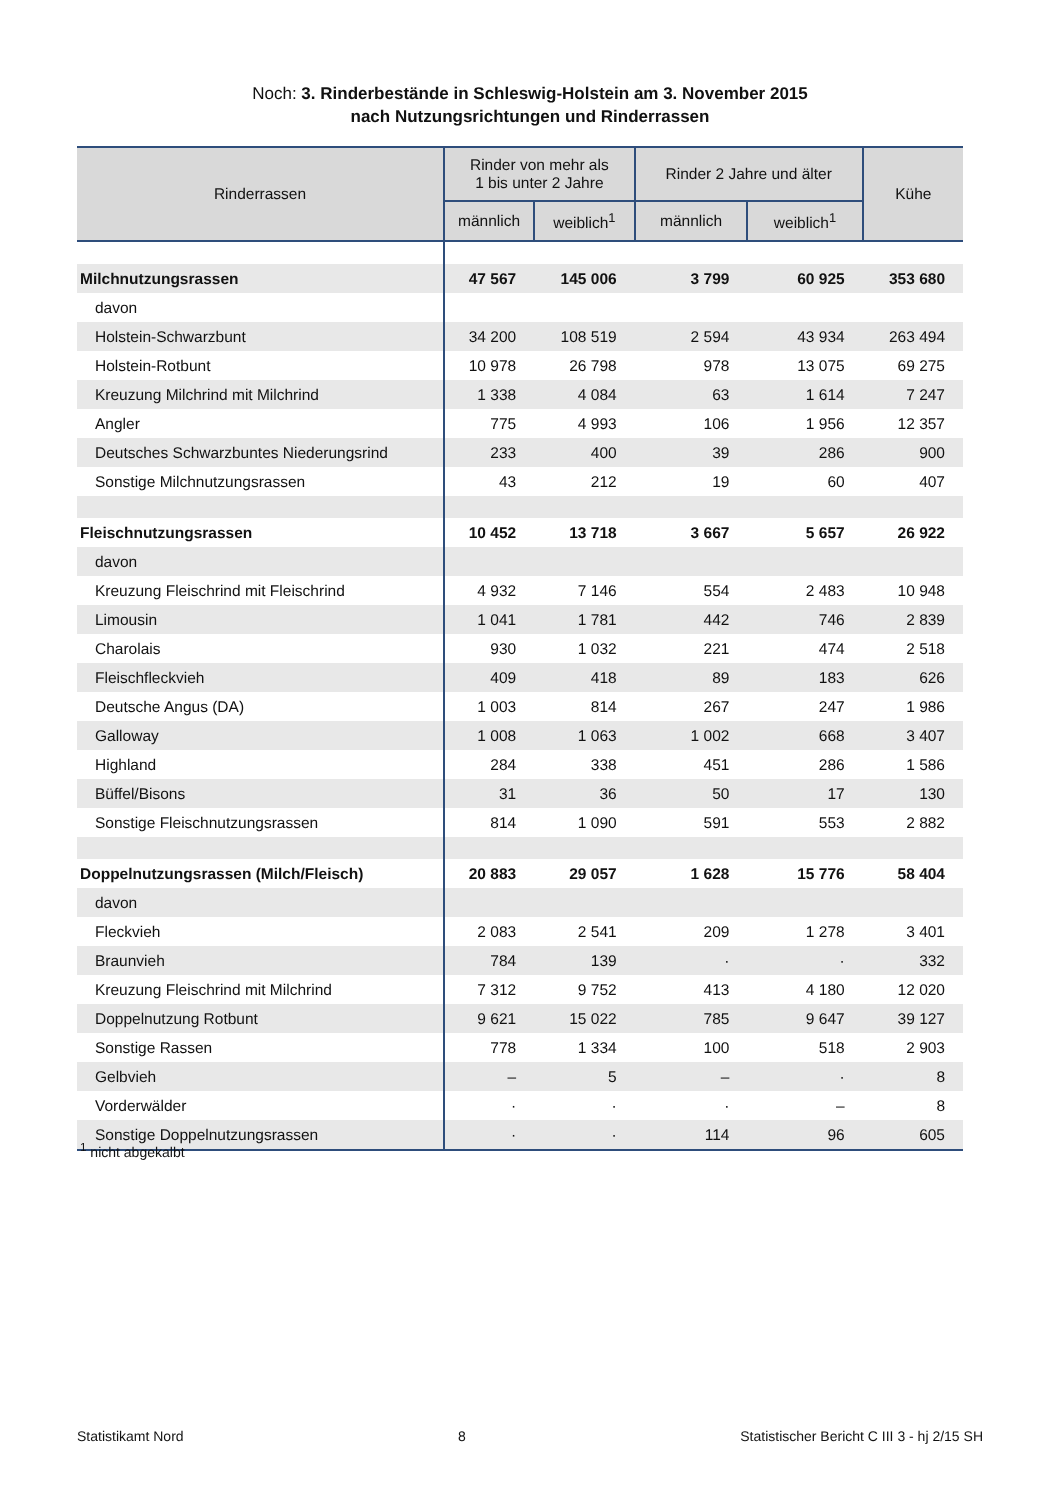Noch: 3. Rinderbestände in Schleswig-Holstein am 3. November 2015
nach Nutzungsrichtungen und Rinderrassen
| Rinderrassen | Rinder von mehr als 1 bis unter 2 Jahre | | Rinder 2 Jahre und älter | | Kühe |
| --- | --- | --- | --- | --- | --- |
| | männlich | weiblich<sup>1</sup> | männlich | weiblich<sup>1</sup> | |
| Milchnutzungsrassen | 47 567 | 145 006 | 3 799 | 60 925 | 353 680 |
| davon | | | | | |
| Holstein-Schwarzbunt | 34 200 | 108 519 | 2 594 | 43 934 | 263 494 |
| Holstein-Rotbunt | 10 978 | 26 798 | 978 | 13 075 | 69 275 |
| Kreuzung Milchrind mit Milchrind | 1 338 | 4 084 | 63 | 1 614 | 7 247 |
| Angler | 775 | 4 993 | 106 | 1 956 | 12 357 |
| Deutsches Schwarzbuntes Niederungsrind | 233 | 400 | 39 | 286 | 900 |
| Sonstige Milchnutzungsrassen | 43 | 212 | 19 | 60 | 407 |
| Fleischnutzungsrassen | 10 452 | 13 718 | 3 667 | 5 657 | 26 922 |
| davon | | | | | |
| Kreuzung Fleischrind mit Fleischrind | 4 932 | 7 146 | 554 | 2 483 | 10 948 |
| Limousin | 1 041 | 1 781 | 442 | 746 | 2 839 |
| Charolais | 930 | 1 032 | 221 | 474 | 2 518 |
| Fleischfleckvieh | 409 | 418 | 89 | 183 | 626 |
| Deutsche Angus (DA) | 1 003 | 814 | 267 | 247 | 1 986 |
| Galloway | 1 008 | 1 063 | 1 002 | 668 | 3 407 |
| Highland | 284 | 338 | 451 | 286 | 1 586 |
| Büffel/Bisons | 31 | 36 | 50 | 17 | 130 |
| Sonstige Fleischnutzungsrassen | 814 | 1 090 | 591 | 553 | 2 882 |
| Doppelnutzungsrassen (Milch/Fleisch) | 20 883 | 29 057 | 1 628 | 15 776 | 58 404 |
| davon | | | | | |
| Fleckvieh | 2 083 | 2 541 | 209 | 1 278 | 3 401 |
| Braunvieh | 784 | 139 | · | · | 332 |
| Kreuzung Fleischrind mit Milchrind | 7 312 | 9 752 | 413 | 4 180 | 12 020 |
| Doppelnutzung Rotbunt | 9 621 | 15 022 | 785 | 9 647 | 39 127 |
| Sonstige Rassen | 778 | 1 334 | 100 | 518 | 2 903 |
| Gelbvieh | – | 5 | – | · | 8 |
| Vorderwälder | · | · | · | – | 8 |
| Sonstige Doppelnutzungsrassen | · | · | 114 | 96 | 605 |
<sup>1</sup> nicht abgekalbt
Statistikamt Nord 8 Statistischer Bericht C III 3 - hj 2/15 SH